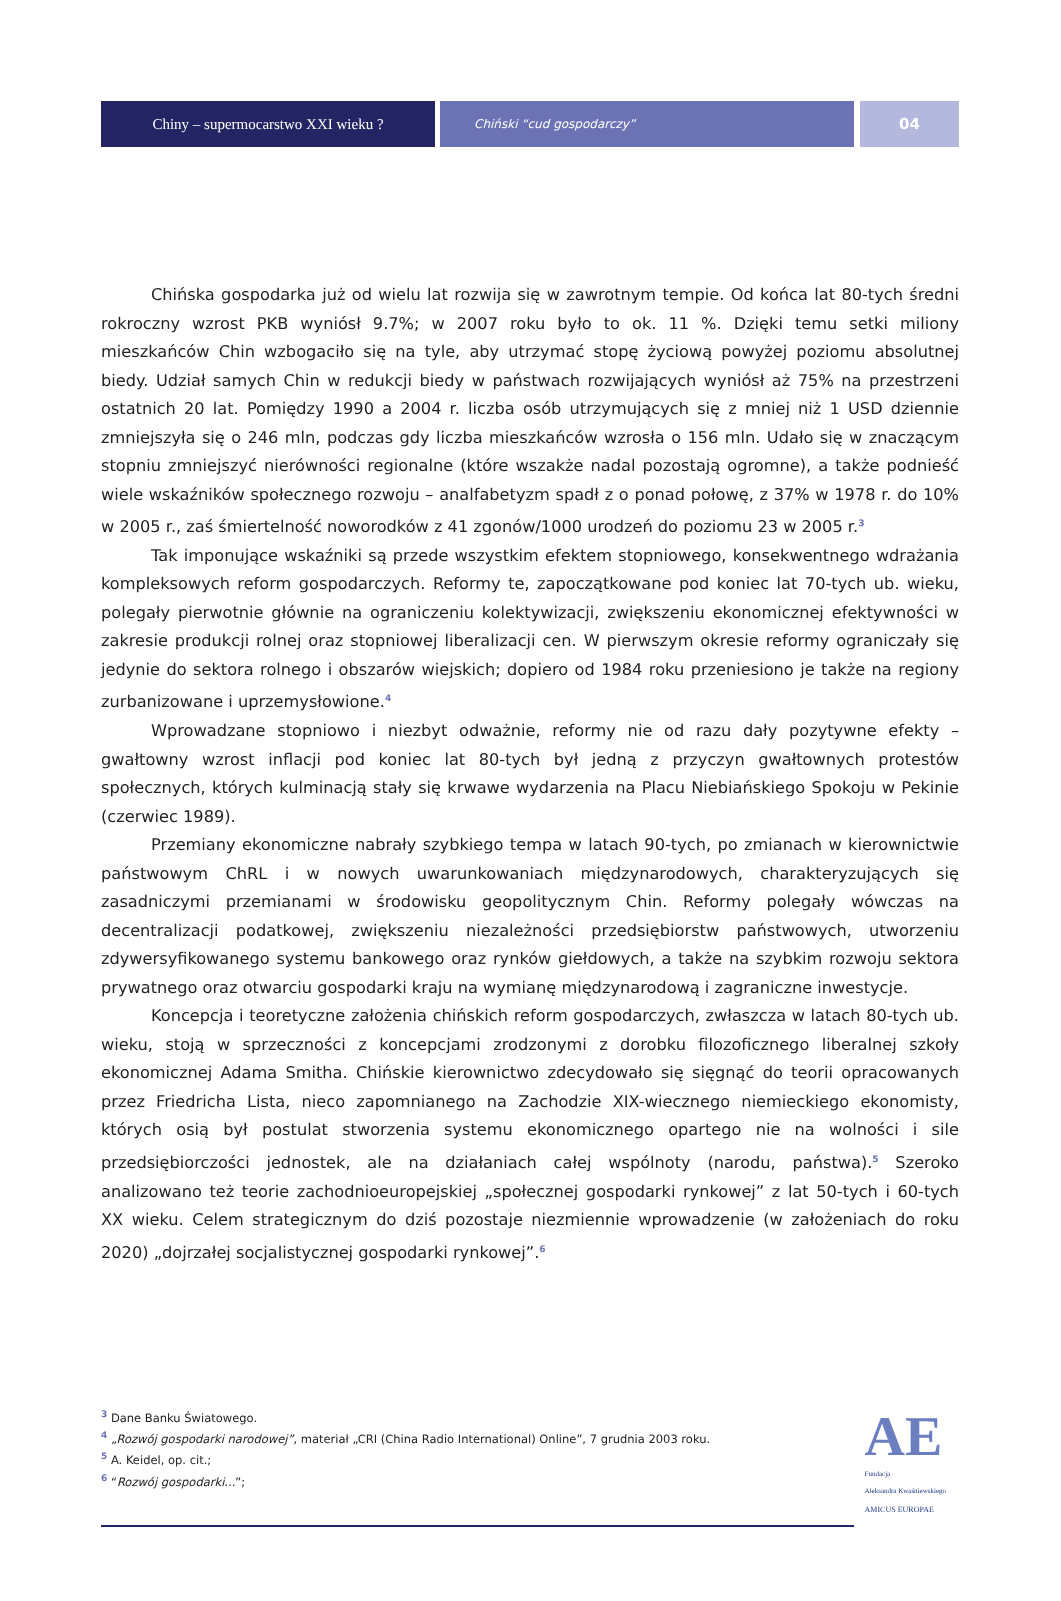Chiny – supermocarstwo XXI wieku ?
Chiński “cud gospodarczy”
04
Chińska gospodarka już od wielu lat rozwija się w zawrotnym tempie. Od końca lat 80-tych średni rokroczny wzrost PKB wyniósł 9.7%; w 2007 roku było to ok. 11 %. Dzięki temu setki miliony mieszkańców Chin wzbogaciło się na tyle, aby utrzymać stopę życiową powyżej poziomu absolutnej biedy. Udział samych Chin w redukcji biedy w państwach rozwijających wyniósł aż 75% na przestrzeni ostatnich 20 lat. Pomiędzy 1990 a 2004 r. liczba osób utrzymujących się z mniej niż 1 USD dziennie zmniejszyła się o 246 mln, podczas gdy liczba mieszkańców wzrosła o 156 mln. Udało się w znaczącym stopniu zmniejszyć nierówności regionalne (które wszakże nadal pozostają ogromne), a także podnieść wiele wskaźników społecznego rozwoju – analfabetyzm spadł z o ponad połowę, z 37% w 1978 r. do 10% w 2005 r., zaś śmiertelność noworodków z 41 zgonów/1000 urodzeń do poziomu 23 w 2005 r.<sup>3</sup>
Tak imponujące wskaźniki są przede wszystkim efektem stopniowego, konsekwentnego wdrażania kompleksowych reform gospodarczych. Reformy te, zapoczątkowane pod koniec lat 70-tych ub. wieku, polegały pierwotnie głównie na ograniczeniu kolektywizacji, zwiększeniu ekonomicznej efektywności w zakresie produkcji rolnej oraz stopniowej liberalizacji cen. W pierwszym okresie reformy ograniczały się jedynie do sektora rolnego i obszarów wiejskich; dopiero od 1984 roku przeniesiono je także na regiony zurbanizowane i uprzemysłowione.<sup>4</sup>
Wprowadzane stopniowo i niezbyt odważnie, reformy nie od razu dały pozytywne efekty – gwałtowny wzrost inflacji pod koniec lat 80-tych był jedną z przyczyn gwałtownych protestów społecznych, których kulminacją stały się krwawe wydarzenia na Placu Niebiańskiego Spokoju w Pekinie (czerwiec 1989).
Przemiany ekonomiczne nabrały szybkiego tempa w latach 90-tych, po zmianach w kierownictwie państwowym ChRL i w nowych uwarunkowaniach międzynarodowych, charakteryzujących się zasadniczymi przemianami w środowisku geopolitycznym Chin. Reformy polegały wówczas na decentralizacji podatkowej, zwiększeniu niezależności przedsiębiorstw państwowych, utworzeniu zdywersyfikowanego systemu bankowego oraz rynków giełdowych, a także na szybkim rozwoju sektora prywatnego oraz otwarciu gospodarki kraju na wymianę międzynarodową i zagraniczne inwestycje.
Koncepcja i teoretyczne założenia chińskich reform gospodarczych, zwłaszcza w latach 80-tych ub. wieku, stoją w sprzeczności z koncepcjami zrodzonymi z dorobku filozoficznego liberalnej szkoły ekonomicznej Adama Smitha. Chińskie kierownictwo zdecydowało się sięgnąć do teorii opracowanych przez Friedricha Lista, nieco zapomnianego na Zachodzie XIX-wiecznego niemieckiego ekonomisty, których osią był postulat stworzenia systemu ekonomicznego opartego nie na wolności i sile przedsiębiorczości jednostek, ale na działaniach całej wspólnoty (narodu, państwa).<sup>5</sup> Szeroko analizowano też teorie zachodnioeuropejskiej „społecznej gospodarki rynkowej” z lat 50-tych i 60-tych XX wieku. Celem strategicznym do dziś pozostaje niezmiennie wprowadzenie (w założeniach do roku 2020) „dojrzałej socjalistycznej gospodarki rynkowej”.<sup>6</sup>
<sup>3</sup> Dane Banku Światowego.
<sup>4</sup> „Rozwój gospodarki narodowej”, materiał „CRI (China Radio International) Online”, 7 grudnia 2003 roku.
<sup>5</sup> A. Keidel, op. cit.;
<sup>6</sup> “Rozwój gospodarki...”;
AE
Fundacja
Aleksandra Kwaśniewskiego
AMICUS EUROPAE